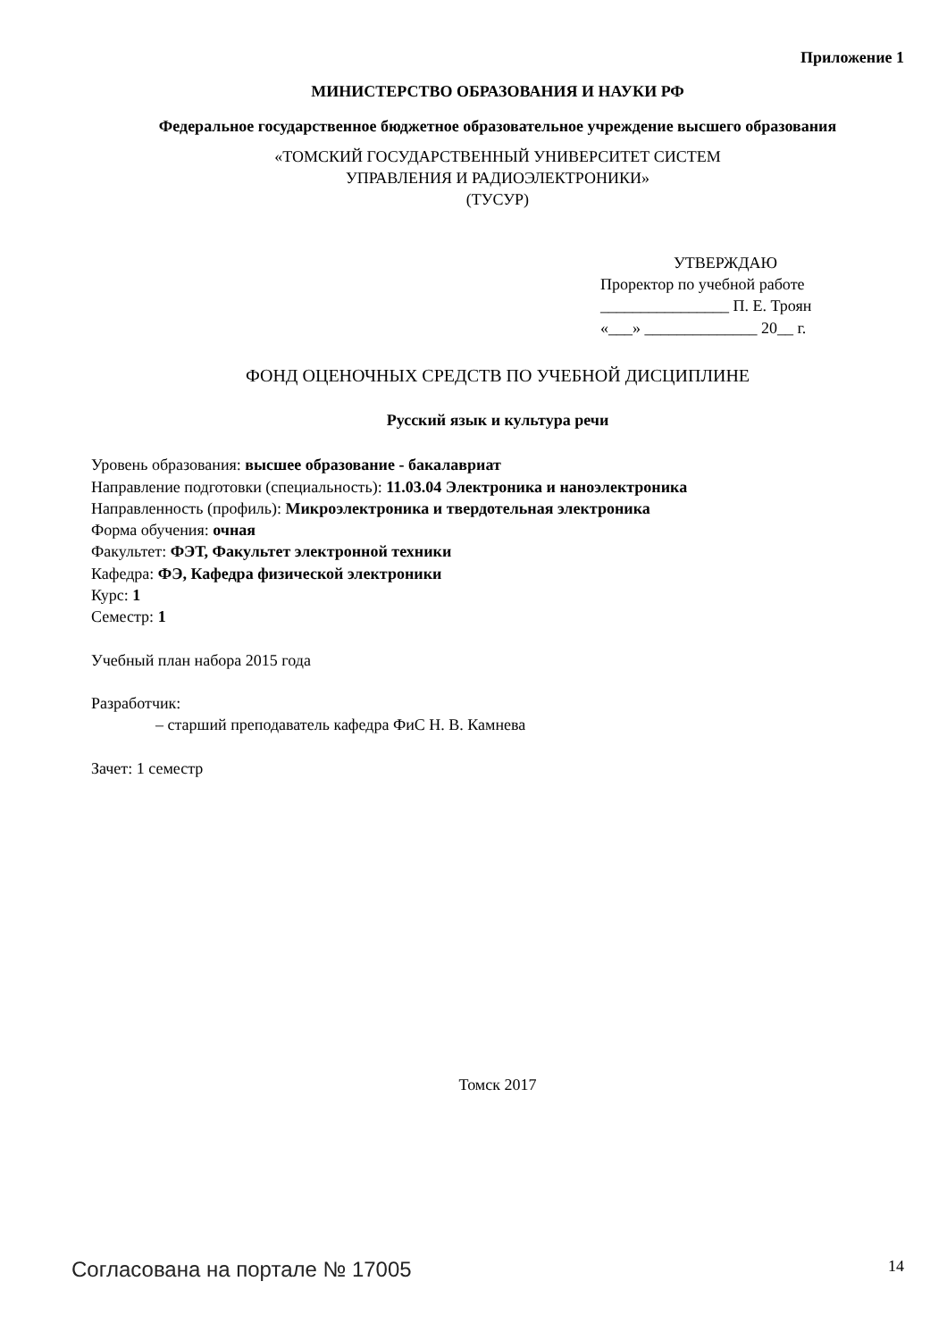Приложение 1
МИНИСТЕРСТВО ОБРАЗОВАНИЯ И НАУКИ РФ
Федеральное государственное бюджетное образовательное учреждение высшего образования
«ТОМСКИЙ ГОСУДАРСТВЕННЫЙ УНИВЕРСИТЕТ СИСТЕМ
УПРАВЛЕНИЯ И РАДИОЭЛЕКТРОНИКИ»
(ТУСУР)
УТВЕРЖДАЮ
Проректор по учебной работе
________________ П. Е. Троян
«___» ______________ 20__ г.
ФОНД ОЦЕНОЧНЫХ СРЕДСТВ ПО УЧЕБНОЙ ДИСЦИПЛИНЕ
Русский язык и культура речи
Уровень образования: высшее образование - бакалавриат
Направление подготовки (специальность): 11.03.04 Электроника и наноэлектроника
Направленность (профиль): Микроэлектроника и твердотельная электроника
Форма обучения: очная
Факультет: ФЭТ, Факультет электронной техники
Кафедра: ФЭ, Кафедра физической электроники
Курс: 1
Семестр: 1
Учебный план набора 2015 года
Разработчик:
– старший преподаватель кафедра ФиС Н. В. Камнева
Зачет: 1 семестр
Томск 2017
Согласована на портале № 17005 14